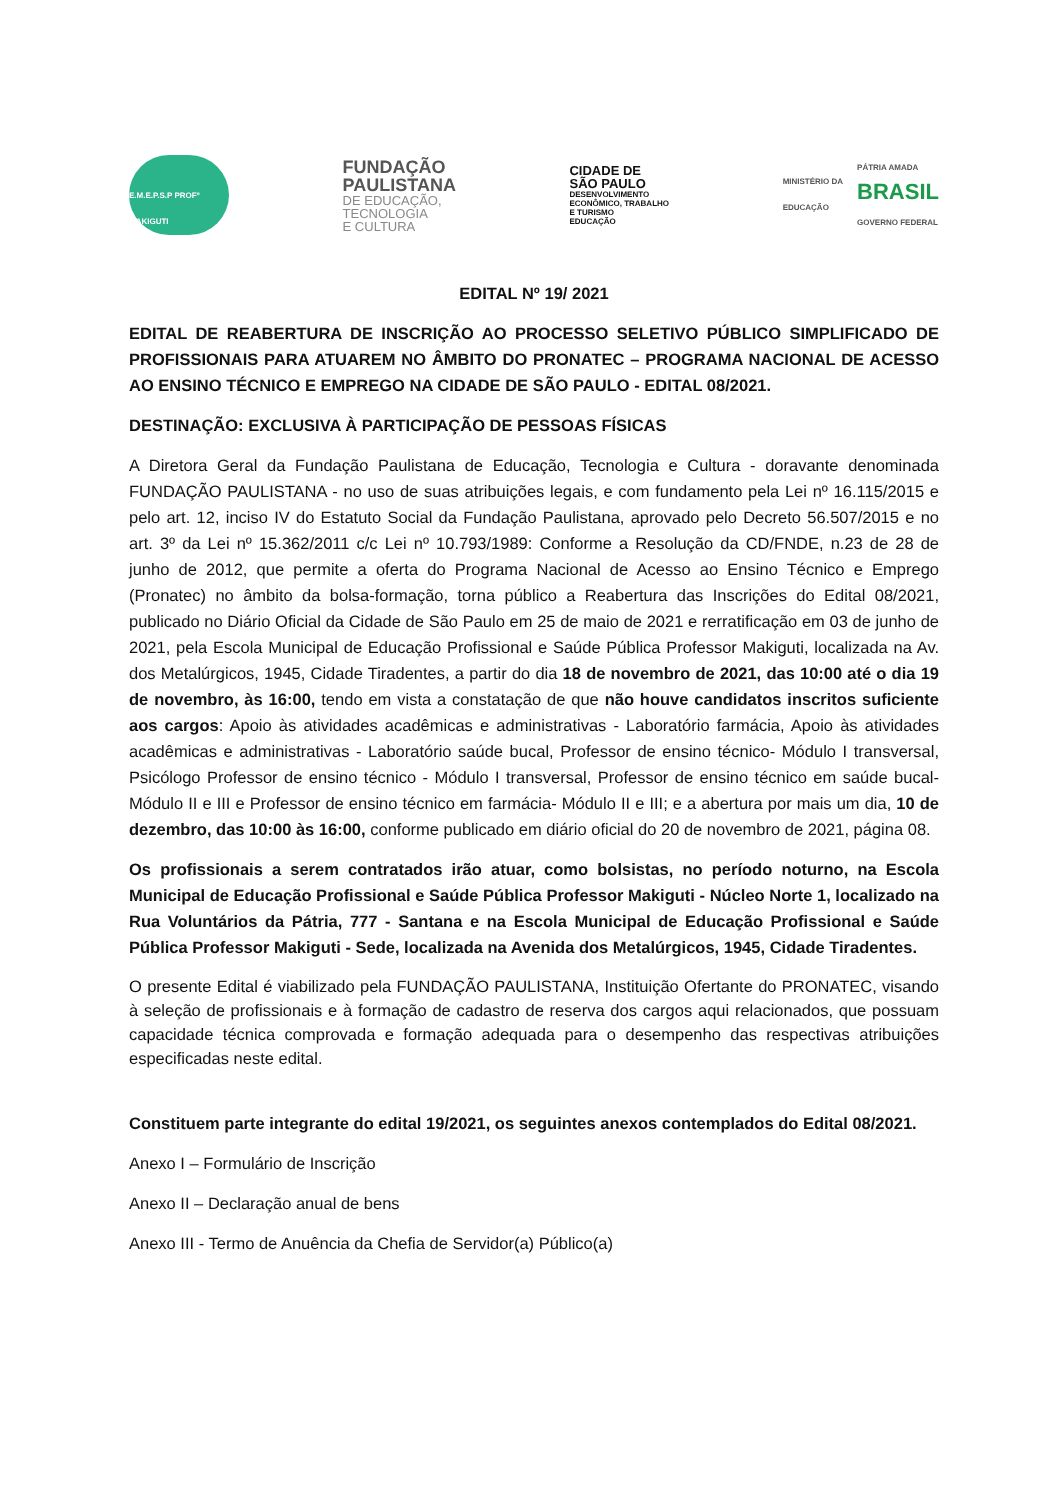E.M.E.P.S.P PROFº MAKIGUTI
FUNDAÇÃO
PAULISTANA
DE EDUCAÇÃO,
TECNOLOGIA
E CULTURA
CIDADE DE
SÃO PAULO
DESENVOLVIMENTO
ECONÔMICO, TRABALHO
E TURISMO
EDUCAÇÃO
MINISTÉRIO DA
EDUCAÇÃO PÁTRIA AMADA
BRASIL
GOVERNO FEDERAL
EDITAL Nº 19/ 2021
EDITAL DE REABERTURA DE INSCRIÇÃO AO PROCESSO SELETIVO PÚBLICO SIMPLIFICADO DE PROFISSIONAIS PARA ATUAREM NO ÂMBITO DO PRONATEC – PROGRAMA NACIONAL DE ACESSO AO ENSINO TÉCNICO E EMPREGO NA CIDADE DE SÃO PAULO - EDITAL 08/2021.
DESTINAÇÃO: EXCLUSIVA À PARTICIPAÇÃO DE PESSOAS FÍSICAS
A Diretora Geral da Fundação Paulistana de Educação, Tecnologia e Cultura - doravante denominada FUNDAÇÃO PAULISTANA - no uso de suas atribuições legais, e com fundamento pela Lei nº 16.115/2015 e pelo art. 12, inciso IV do Estatuto Social da Fundação Paulistana, aprovado pelo Decreto 56.507/2015 e no art. 3º da Lei nº 15.362/2011 c/c Lei nº 10.793/1989: Conforme a Resolução da CD/FNDE, n.23 de 28 de junho de 2012, que permite a oferta do Programa Nacional de Acesso ao Ensino Técnico e Emprego (Pronatec) no âmbito da bolsa-formação, torna público a Reabertura das Inscrições do Edital 08/2021, publicado no Diário Oficial da Cidade de São Paulo em 25 de maio de 2021 e rerratificação em 03 de junho de 2021, pela Escola Municipal de Educação Profissional e Saúde Pública Professor Makiguti, localizada na Av. dos Metalúrgicos, 1945, Cidade Tiradentes, a partir do dia 18 de novembro de 2021, das 10:00 até o dia 19 de novembro, às 16:00, tendo em vista a constatação de que não houve candidatos inscritos suficiente aos cargos: Apoio às atividades acadêmicas e administrativas - Laboratório farmácia, Apoio às atividades acadêmicas e administrativas - Laboratório saúde bucal, Professor de ensino técnico- Módulo I transversal, Psicólogo Professor de ensino técnico - Módulo I transversal, Professor de ensino técnico em saúde bucal- Módulo II e III e Professor de ensino técnico em farmácia- Módulo II e III; e a abertura por mais um dia, 10 de dezembro, das 10:00 às 16:00, conforme publicado em diário oficial do 20 de novembro de 2021, página 08.
Os profissionais a serem contratados irão atuar, como bolsistas, no período noturno, na Escola Municipal de Educação Profissional e Saúde Pública Professor Makiguti - Núcleo Norte 1, localizado na Rua Voluntários da Pátria, 777 - Santana e na Escola Municipal de Educação Profissional e Saúde Pública Professor Makiguti - Sede, localizada na Avenida dos Metalúrgicos, 1945, Cidade Tiradentes.
O presente Edital é viabilizado pela FUNDAÇÃO PAULISTANA, Instituição Ofertante do PRONATEC, visando à seleção de profissionais e à formação de cadastro de reserva dos cargos aqui relacionados, que possuam capacidade técnica comprovada e formação adequada para o desempenho das respectivas atribuições especificadas neste edital.
Constituem parte integrante do edital 19/2021, os seguintes anexos contemplados do Edital 08/2021.
Anexo I – Formulário de Inscrição
Anexo II – Declaração anual de bens
Anexo III - Termo de Anuência da Chefia de Servidor(a) Público(a)